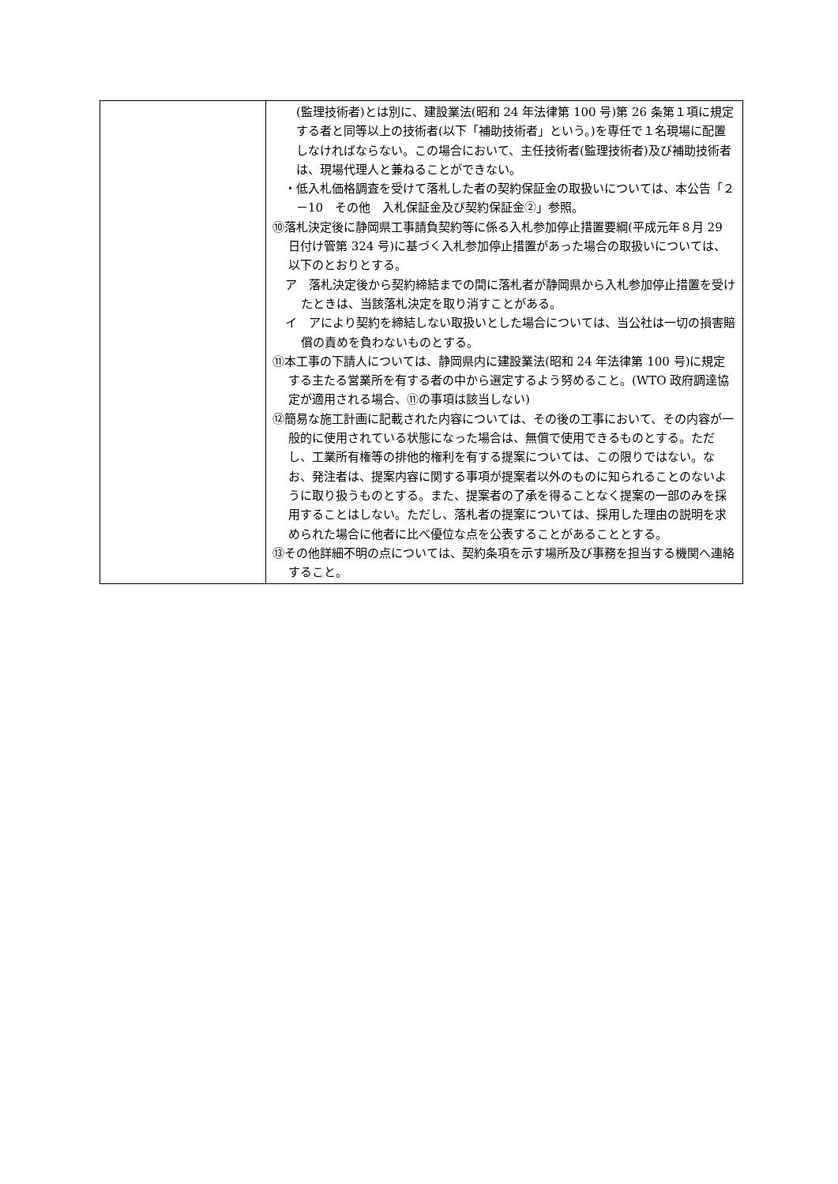| | (監理技術者)とは別に、建設業法(昭和 24 年法律第 100 号)第 26 条第１項に規定する者と同等以上の技術者(以下「補助技術者」という。)を専任で１名現場に配置しなければならない。この場合において、主任技術者(監理技術者)及び補助技術者は、現場代理人と兼ねることができない。 ・低入札価格調査を受けて落札した者の契約保証金の取扱いについては、本公告「２－10 その他 入札保証金及び契約保証金②」参照。 ⑩落札決定後に静岡県工事請負契約等に係る入札参加停止措置要綱(平成元年８月 29 日付け管第 324 号)に基づく入札参加停止措置があった場合の取扱いについては、以下のとおりとする。 ア 落札決定後から契約締結までの間に落札者が静岡県から入札参加停止措置を受けたときは、当該落札決定を取り消すことがある。 イ アにより契約を締結しない取扱いとした場合については、当公社は一切の損害賠償の責めを負わないものとする。 ⑪本工事の下請人については、静岡県内に建設業法(昭和 24 年法律第 100 号)に規定する主たる営業所を有する者の中から選定するよう努めること。(WTO 政府調達協定が適用される場合、⑪の事項は該当しない) ⑫簡易な施工計画に記載された内容については、その後の工事において、その内容が一般的に使用されている状態になった場合は、無償で使用できるものとする。ただし、工業所有権等の排他的権利を有する提案については、この限りではない。なお、発注者は、提案内容に関する事項が提案者以外のものに知られることのないように取り扱うものとする。また、提案者の了承を得ることなく提案の一部のみを採用することはしない。ただし、落札者の提案については、採用した理由の説明を求められた場合に他者に比べ優位な点を公表することがあることとする。 ⑬その他詳細不明の点については、契約条項を示す場所及び事務を担当する機関へ連絡すること。 |